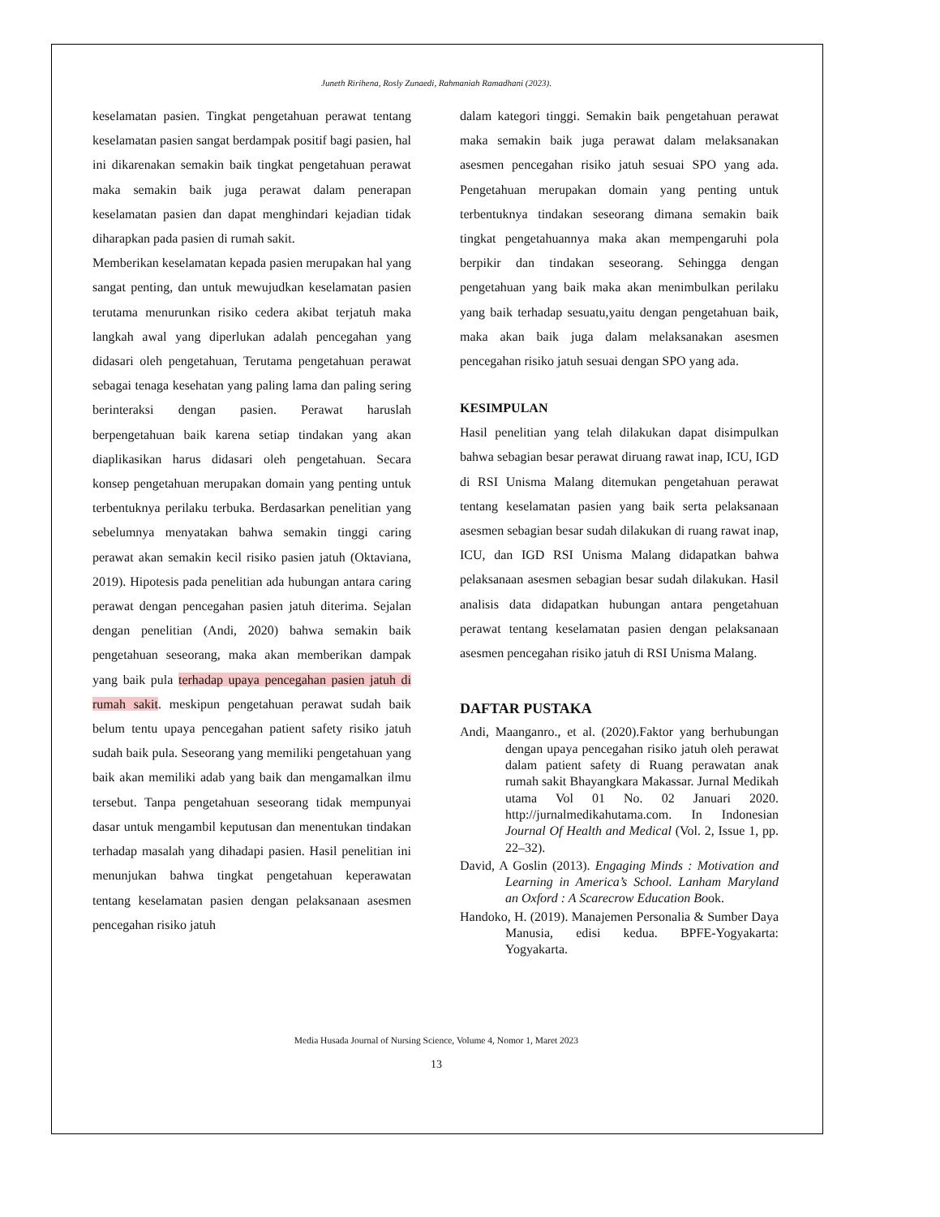Juneth Ririhena, Rosly Zunaedi, Rahmaniah Ramadhani (2023).
keselamatan pasien. Tingkat pengetahuan perawat tentang keselamatan pasien sangat berdampak positif bagi pasien, hal ini dikarenakan semakin baik tingkat pengetahuan perawat maka semakin baik juga perawat dalam penerapan keselamatan pasien dan dapat menghindari kejadian tidak diharapkan pada pasien di rumah sakit.
Memberikan keselamatan kepada pasien merupakan hal yang sangat penting, dan untuk mewujudkan keselamatan pasien terutama menurunkan risiko cedera akibat terjatuh maka langkah awal yang diperlukan adalah pencegahan yang didasari oleh pengetahuan, Terutama pengetahuan perawat sebagai tenaga kesehatan yang paling lama dan paling sering berinteraksi dengan pasien. Perawat haruslah berpengetahuan baik karena setiap tindakan yang akan diaplikasikan harus didasari oleh pengetahuan. Secara konsep pengetahuan merupakan domain yang penting untuk terbentuknya perilaku terbuka. Berdasarkan penelitian yang sebelumnya menyatakan bahwa semakin tinggi caring perawat akan semakin kecil risiko pasien jatuh (Oktaviana, 2019). Hipotesis pada penelitian ada hubungan antara caring perawat dengan pencegahan pasien jatuh diterima. Sejalan dengan penelitian (Andi, 2020) bahwa semakin baik pengetahuan seseorang, maka akan memberikan dampak yang baik pula terhadap upaya pencegahan pasien jatuh di rumah sakit. meskipun pengetahuan perawat sudah baik belum tentu upaya pencegahan patient safety risiko jatuh sudah baik pula. Seseorang yang memiliki pengetahuan yang baik akan memiliki adab yang baik dan mengamalkan ilmu tersebut. Tanpa pengetahuan seseorang tidak mempunyai dasar untuk mengambil keputusan dan menentukan tindakan terhadap masalah yang dihadapi pasien. Hasil penelitian ini menunjukan bahwa tingkat pengetahuan keperawatan tentang keselamatan pasien dengan pelaksanaan asesmen pencegahan risiko jatuh
dalam kategori tinggi. Semakin baik pengetahuan perawat maka semakin baik juga perawat dalam melaksanakan asesmen pencegahan risiko jatuh sesuai SPO yang ada. Pengetahuan merupakan domain yang penting untuk terbentuknya tindakan seseorang dimana semakin baik tingkat pengetahuannya maka akan mempengaruhi pola berpikir dan tindakan seseorang. Sehingga dengan pengetahuan yang baik maka akan menimbulkan perilaku yang baik terhadap sesuatu,yaitu dengan pengetahuan baik, maka akan baik juga dalam melaksanakan asesmen pencegahan risiko jatuh sesuai dengan SPO yang ada.
KESIMPULAN
Hasil penelitian yang telah dilakukan dapat disimpulkan bahwa sebagian besar perawat diruang rawat inap, ICU, IGD di RSI Unisma Malang ditemukan pengetahuan perawat tentang keselamatan pasien yang baik serta pelaksanaan asesmen sebagian besar sudah dilakukan di ruang rawat inap, ICU, dan IGD RSI Unisma Malang didapatkan bahwa pelaksanaan asesmen sebagian besar sudah dilakukan. Hasil analisis data didapatkan hubungan antara pengetahuan perawat tentang keselamatan pasien dengan pelaksanaan asesmen pencegahan risiko jatuh di RSI Unisma Malang.
DAFTAR PUSTAKA
Andi, Maanganro., et al. (2020).Faktor yang berhubungan dengan upaya pencegahan risiko jatuh oleh perawat dalam patient safety di Ruang perawatan anak rumah sakit Bhayangkara Makassar. Jurnal Medikah utama Vol 01 No. 02 Januari 2020. http://jurnalmedikahutama.com. In Indonesian Journal Of Health and Medical (Vol. 2, Issue 1, pp. 22–32).
David, A Goslin (2013). Engaging Minds : Motivation and Learning in America’s School. Lanham Maryland an Oxford : A Scarecrow Education Book.
Handoko, H. (2019). Manajemen Personalia & Sumber Daya Manusia, edisi kedua. BPFE-Yogyakarta: Yogyakarta.
Media Husada Journal of Nursing Science, Volume 4, Nomor 1, Maret 2023
13